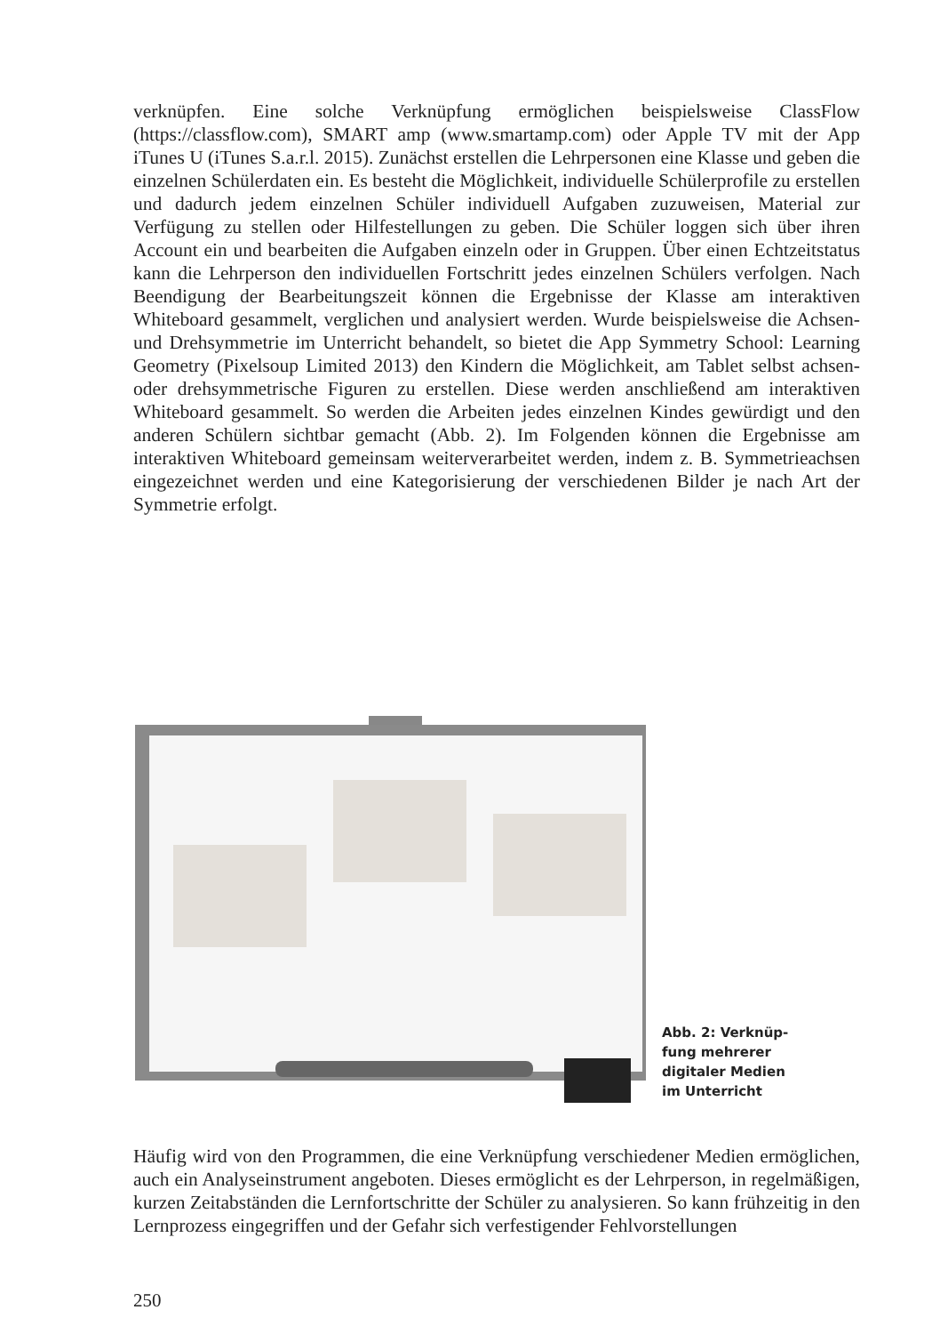verknüpfen. Eine solche Verknüpfung ermöglichen beispielsweise ClassFlow (https://classflow.com), SMART amp (www.smartamp.com) oder Apple TV mit der App iTunes U (iTunes S.a.r.l. 2015). Zunächst erstellen die Lehrpersonen eine Klasse und geben die einzelnen Schülerdaten ein. Es besteht die Möglichkeit, individuelle Schülerprofile zu erstellen und dadurch jedem einzelnen Schüler individuell Aufgaben zuzuweisen, Material zur Verfügung zu stellen oder Hilfestellungen zu geben. Die Schüler loggen sich über ihren Account ein und bearbeiten die Aufgaben einzeln oder in Gruppen. Über einen Echtzeitstatus kann die Lehrperson den individuellen Fortschritt jedes einzelnen Schülers verfolgen. Nach Beendigung der Bearbeitungszeit können die Ergebnisse der Klasse am interaktiven Whiteboard gesammelt, verglichen und analysiert werden. Wurde beispielsweise die Achsen- und Drehsymmetrie im Unterricht behandelt, so bietet die App Symmetry School: Learning Geometry (Pixelsoup Limited 2013) den Kindern die Möglichkeit, am Tablet selbst achsen- oder drehsymmetrische Figuren zu erstellen. Diese werden anschließend am interaktiven Whiteboard gesammelt. So werden die Arbeiten jedes einzelnen Kindes gewürdigt und den anderen Schülern sichtbar gemacht (Abb. 2). Im Folgenden können die Ergebnisse am interaktiven Whiteboard gemeinsam weiterverarbeitet werden, indem z. B. Symmetrieachsen eingezeichnet werden und eine Kategorisierung der verschiedenen Bilder je nach Art der Symmetrie erfolgt.
Abb. 2: Verknüp-
fung mehrerer
digitaler Medien
im Unterricht
Häufig wird von den Programmen, die eine Verknüpfung verschiedener Medien ermöglichen, auch ein Analyseinstrument angeboten. Dieses ermöglicht es der Lehrperson, in regelmäßigen, kurzen Zeitabständen die Lernfortschritte der Schüler zu analysieren. So kann frühzeitig in den Lernprozess eingegriffen und der Gefahr sich verfestigender Fehlvorstellungen
250